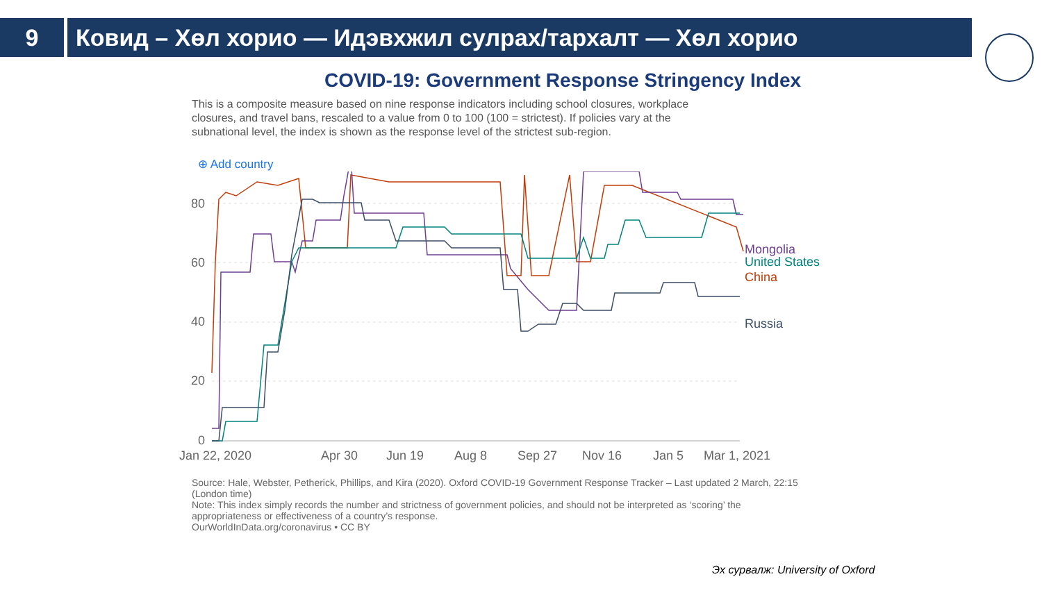9 Ковид – Хөл хорио — Идэвхжил сулрах/тархалт — Хөл хорио
COVID-19: Government Response Stringency Index
This is a composite measure based on nine response indicators including school closures, workplace closures, and travel bans, rescaled to a value from 0 to 100 (100 = strictest). If policies vary at the subnational level, the index is shown as the response level of the strictest sub-region.
⊕ Add country
80
60
40
20
0
Jan 22, 2020
Apr 30
Jun 19
Aug 8
Sep 27
Nov 16
Jan 5
Mar 1, 2021
Mongolia
United States
China
Russia
Source: Hale, Webster, Petherick, Phillips, and Kira (2020). Oxford COVID-19 Government Response Tracker – Last updated 2 March, 22:15 (London time)
Note: This index simply records the number and strictness of government policies, and should not be interpreted as ‘scoring’ the appropriateness or effectiveness of a country’s response.
OurWorldInData.org/coronavirus • CC BY
Эх сурвалж: University of Oxford